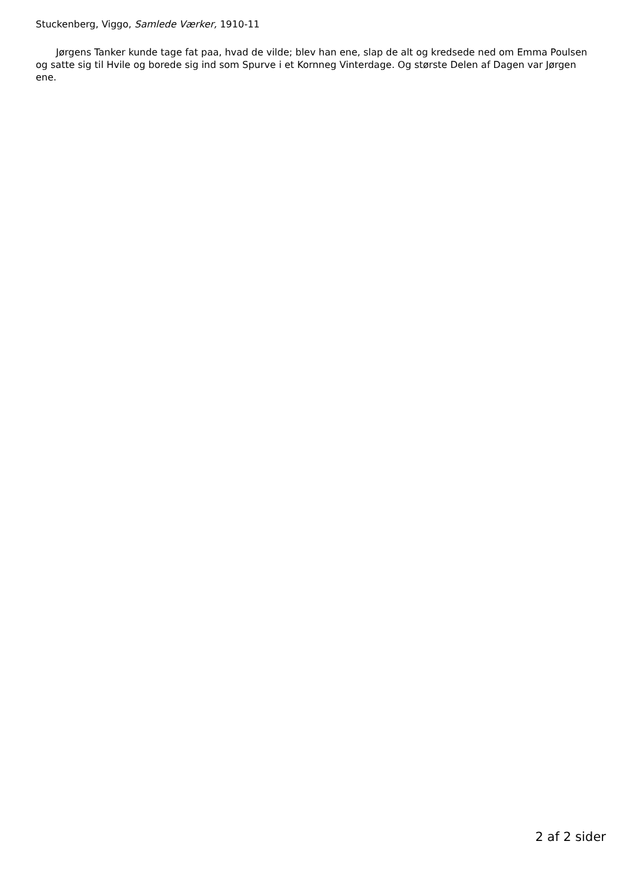Stuckenberg, Viggo, Samlede Værker, 1910-11
Jørgens Tanker kunde tage fat paa, hvad de vilde; blev han ene, slap de alt og kredsede ned om Emma Poulsen og satte sig til Hvile og borede sig ind som Spurve i et Kornneg Vinterdage. Og største Delen af Dagen var Jørgen ene.
2 af 2 sider